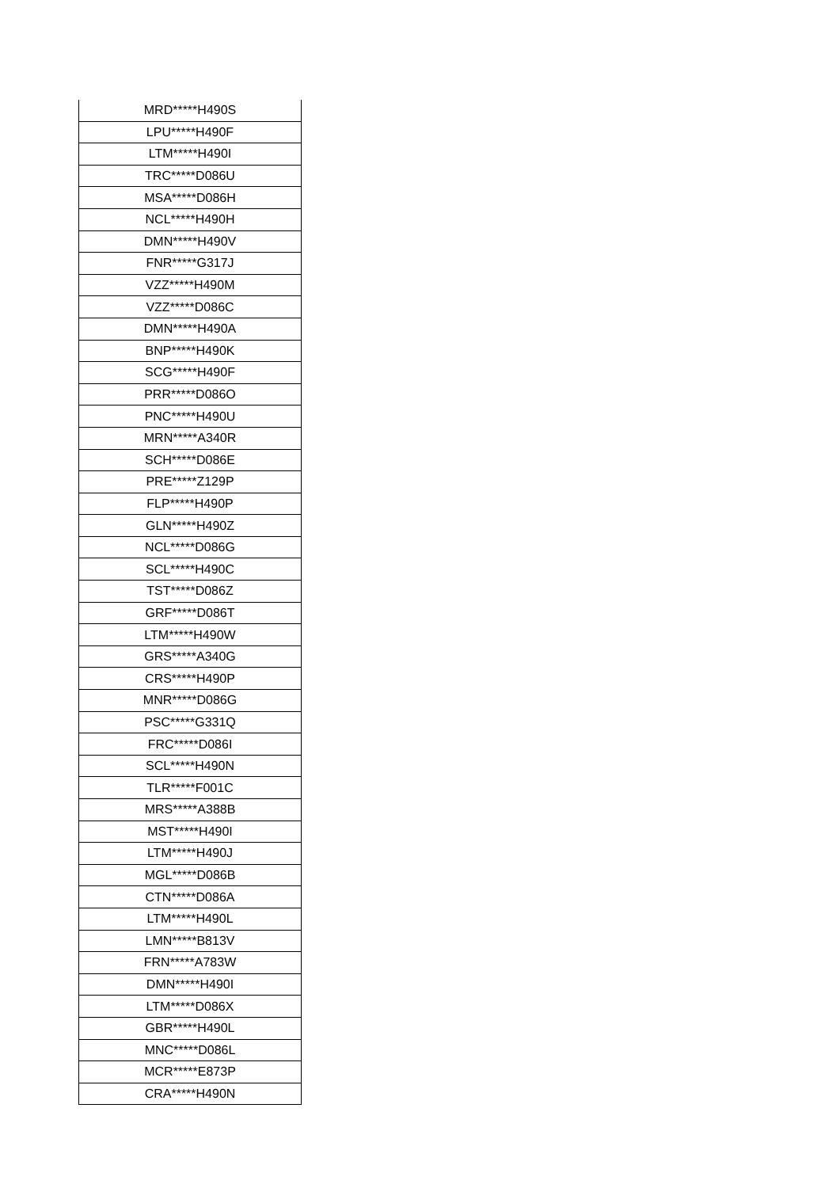| MRD*****H490S |
| LPU*****H490F |
| LTM*****H490I |
| TRC*****D086U |
| MSA*****D086H |
| NCL*****H490H |
| DMN*****H490V |
| FNR*****G317J |
| VZZ*****H490M |
| VZZ*****D086C |
| DMN*****H490A |
| BNP*****H490K |
| SCG*****H490F |
| PRR*****D086O |
| PNC*****H490U |
| MRN*****A340R |
| SCH*****D086E |
| PRE*****Z129P |
| FLP*****H490P |
| GLN*****H490Z |
| NCL*****D086G |
| SCL*****H490C |
| TST*****D086Z |
| GRF*****D086T |
| LTM*****H490W |
| GRS*****A340G |
| CRS*****H490P |
| MNR*****D086G |
| PSC*****G331Q |
| FRC*****D086I |
| SCL*****H490N |
| TLR*****F001C |
| MRS*****A388B |
| MST*****H490I |
| LTM*****H490J |
| MGL*****D086B |
| CTN*****D086A |
| LTM*****H490L |
| LMN*****B813V |
| FRN*****A783W |
| DMN*****H490I |
| LTM*****D086X |
| GBR*****H490L |
| MNC*****D086L |
| MCR*****E873P |
| CRA*****H490N |